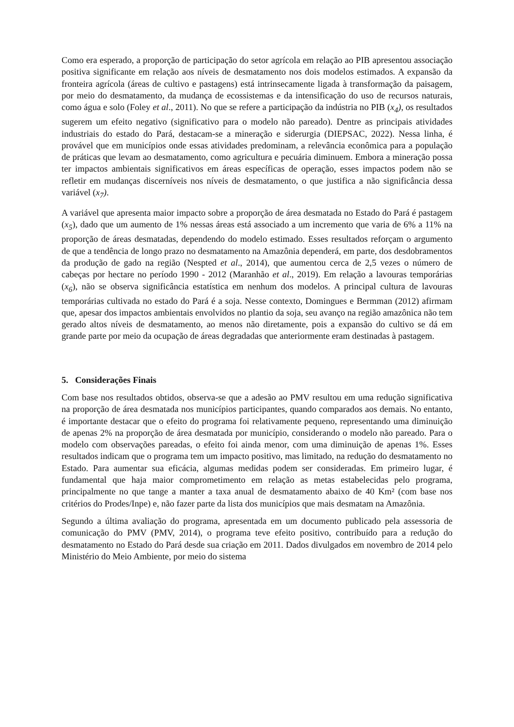Como era esperado, a proporção de participação do setor agrícola em relação ao PIB apresentou associação positiva significante em relação aos níveis de desmatamento nos dois modelos estimados. A expansão da fronteira agrícola (áreas de cultivo e pastagens) está intrinsecamente ligada à transformação da paisagem, por meio do desmatamento, da mudança de ecossistemas e da intensificação do uso de recursos naturais, como água e solo (Foley et al., 2011). No que se refere a participação da indústria no PIB (x<sub>4</sub>), os resultados sugerem um efeito negativo (significativo para o modelo não pareado). Dentre as principais atividades industriais do estado do Pará, destacam-se a mineração e siderurgia (DIEPSAC, 2022). Nessa linha, é provável que em municípios onde essas atividades predominam, a relevância econômica para a população de práticas que levam ao desmatamento, como agricultura e pecuária diminuem. Embora a mineração possa ter impactos ambientais significativos em áreas específicas de operação, esses impactos podem não se refletir em mudanças discerníveis nos níveis de desmatamento, o que justifica a não significância dessa variável (x<sub>7</sub>).
A variável que apresenta maior impacto sobre a proporção de área desmatada no Estado do Pará é pastagem (x<sub>5</sub>), dado que um aumento de 1% nessas áreas está associado a um incremento que varia de 6% a 11% na proporção de áreas desmatadas, dependendo do modelo estimado. Esses resultados reforçam o argumento de que a tendência de longo prazo no desmatamento na Amazônia dependerá, em parte, dos desdobramentos da produção de gado na região (Nespted et al., 2014), que aumentou cerca de 2,5 vezes o número de cabeças por hectare no período 1990 - 2012 (Maranhão et al., 2019). Em relação a lavouras temporárias (x<sub>6</sub>), não se observa significância estatística em nenhum dos modelos. A principal cultura de lavouras temporárias cultivada no estado do Pará é a soja. Nesse contexto, Domingues e Bermman (2012) afirmam que, apesar dos impactos ambientais envolvidos no plantio da soja, seu avanço na região amazônica não tem gerado altos níveis de desmatamento, ao menos não diretamente, pois a expansão do cultivo se dá em grande parte por meio da ocupação de áreas degradadas que anteriormente eram destinadas à pastagem.
5. Considerações Finais
Com base nos resultados obtidos, observa-se que a adesão ao PMV resultou em uma redução significativa na proporção de área desmatada nos municípios participantes, quando comparados aos demais. No entanto, é importante destacar que o efeito do programa foi relativamente pequeno, representando uma diminuição de apenas 2% na proporção de área desmatada por município, considerando o modelo não pareado. Para o modelo com observações pareadas, o efeito foi ainda menor, com uma diminuição de apenas 1%. Esses resultados indicam que o programa tem um impacto positivo, mas limitado, na redução do desmatamento no Estado. Para aumentar sua eficácia, algumas medidas podem ser consideradas. Em primeiro lugar, é fundamental que haja maior comprometimento em relação as metas estabelecidas pelo programa, principalmente no que tange a manter a taxa anual de desmatamento abaixo de 40 Km² (com base nos critérios do Prodes/Inpe) e, não fazer parte da lista dos municípios que mais desmatam na Amazônia.
Segundo a última avaliação do programa, apresentada em um documento publicado pela assessoria de comunicação do PMV (PMV, 2014), o programa teve efeito positivo, contribuído para a redução do desmatamento no Estado do Pará desde sua criação em 2011. Dados divulgados em novembro de 2014 pelo Ministério do Meio Ambiente, por meio do sistema